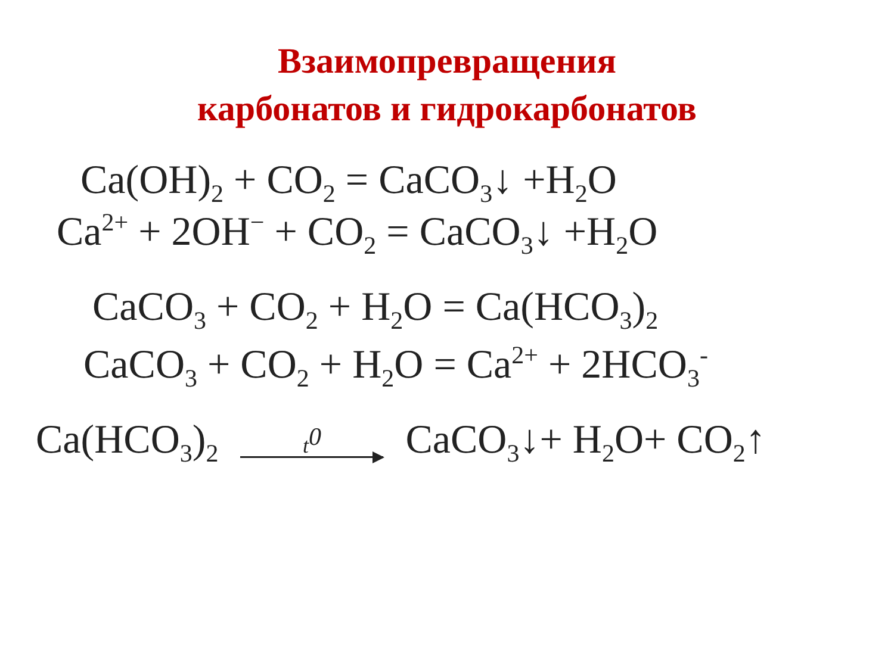Взаимопревращения
карбонатов и гидрокарбонатов
Ca(OH)<sub>2</sub> + CO<sub>2</sub> = CaCO<sub>3</sub>↓ +H<sub>2</sub>O
Ca<sup>2+</sup> + 2OH<sup>−</sup> + CO<sub>2</sub> = CaCO<sub>3</sub>↓ +H<sub>2</sub>O
CaCO<sub>3</sub> + CO<sub>2</sub> + H<sub>2</sub>O = Ca(HCO<sub>3</sub>)<sub>2</sub>
CaCO<sub>3</sub> + CO<sub>2</sub> + H<sub>2</sub>O = Ca<sup>2+</sup> + 2HCO<sub>3</sub><sup>-</sup>
Ca(HCO<sub>3</sub>)<sub>2</sub> t<sup>0</sup> CaCO<sub>3</sub>↓+ H<sub>2</sub>O+ CO<sub>2</sub>↑